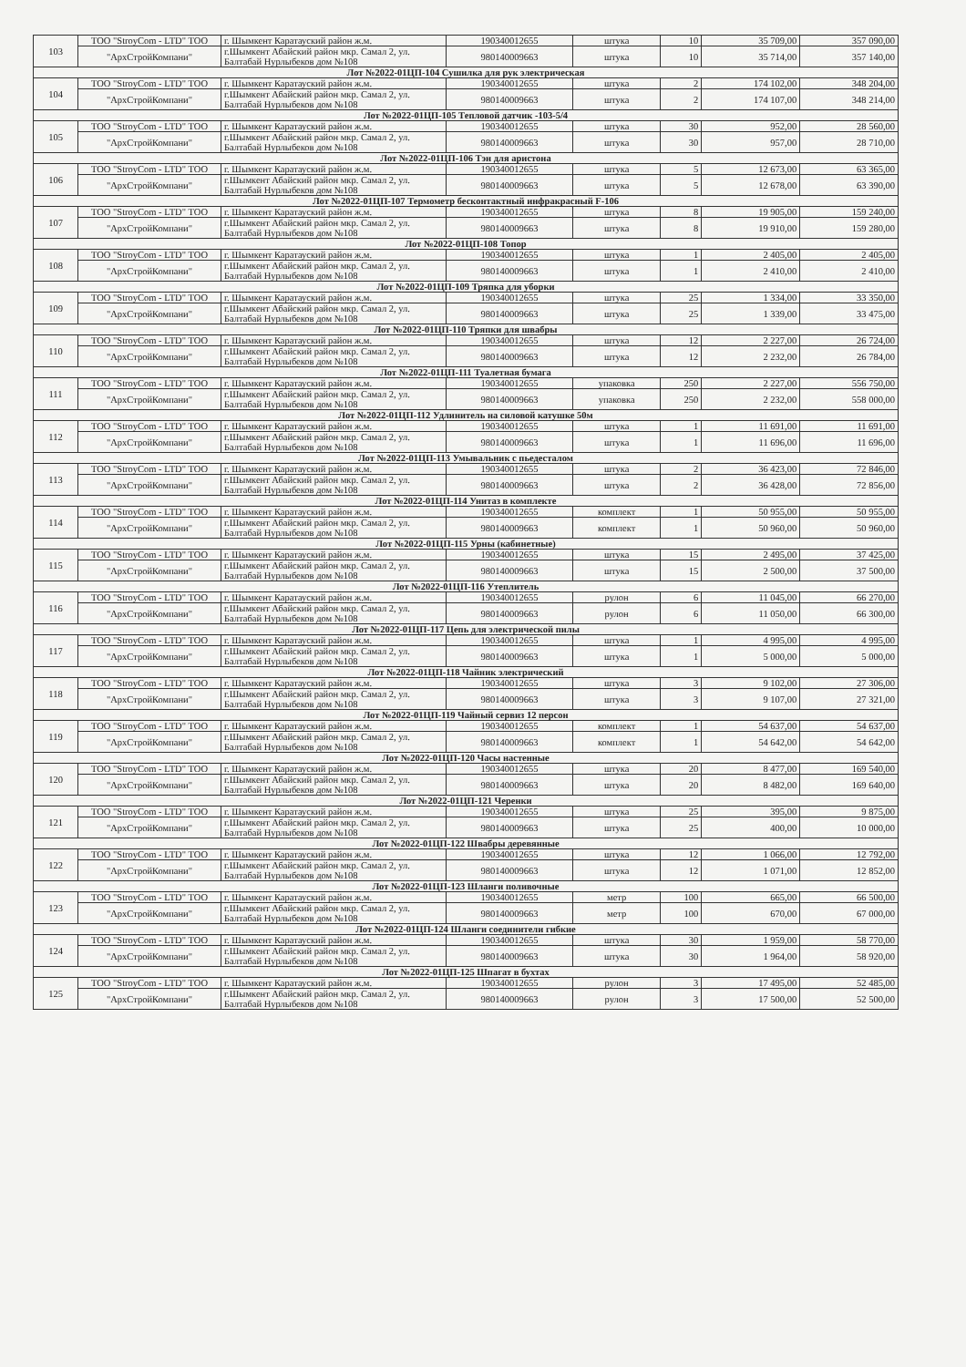| 103 | ТОО "StroyCom - LTD" ТОО | г. Шымкент Каратауский район ж.м. | 190340012655 | штука | 10 | 35 709,00 | 357 090,00 |
| | "АрхСтройКомпани" | г.Шымкент Абайский район мкр. Самал 2, ул. Балтабай Нурлыбеков дом №108 | 980140009663 | штука | 10 | 35 714,00 | 357 140,00 |
| Лот №2022-01ЦП-104 Сушилка для рук электрическая | | | | | | | |
| 104 | ТОО "StroyCom - LTD" ТОО | г. Шымкент Каратауский район ж.м. | 190340012655 | штука | 2 | 174 102,00 | 348 204,00 |
| | "АрхСтройКомпани" | г.Шымкент Абайский район мкр. Самал 2, ул. Балтабай Нурлыбеков дом №108 | 980140009663 | штука | 2 | 174 107,00 | 348 214,00 |
| Лот №2022-01ЦП-105 Тепловой датчик -103-5/4 | | | | | | | |
| 105 | ТОО "StroyCom - LTD" ТОО | г. Шымкент Каратауский район ж.м. | 190340012655 | штука | 30 | 952,00 | 28 560,00 |
| | "АрхСтройКомпани" | г.Шымкент Абайский район мкр. Самал 2, ул. Балтабай Нурлыбеков дом №108 | 980140009663 | штука | 30 | 957,00 | 28 710,00 |
| Лот №2022-01ЦП-106 Тэн для аристона | | | | | | | |
| 106 | ТОО "StroyCom - LTD" ТОО | г. Шымкент Каратауский район ж.м. | 190340012655 | штука | 5 | 12 673,00 | 63 365,00 |
| | "АрхСтройКомпани" | г.Шымкент Абайский район мкр. Самал 2, ул. Балтабай Нурлыбеков дом №108 | 980140009663 | штука | 5 | 12 678,00 | 63 390,00 |
| Лот №2022-01ЦП-107 Термометр бесконтактный инфракрасный F-106 | | | | | | | |
| 107 | ТОО "StroyCom - LTD" ТОО | г. Шымкент Каратауский район ж.м. | 190340012655 | штука | 8 | 19 905,00 | 159 240,00 |
| | "АрхСтройКомпани" | г.Шымкент Абайский район мкр. Самал 2, ул. Балтабай Нурлыбеков дом №108 | 980140009663 | штука | 8 | 19 910,00 | 159 280,00 |
| Лот №2022-01ЦП-108 Топор | | | | | | | |
| 108 | ТОО "StroyCom - LTD" ТОО | г. Шымкент Каратауский район ж.м. | 190340012655 | штука | 1 | 2 405,00 | 2 405,00 |
| | "АрхСтройКомпани" | г.Шымкент Абайский район мкр. Самал 2, ул. Балтабай Нурлыбеков дом №108 | 980140009663 | штука | 1 | 2 410,00 | 2 410,00 |
| Лот №2022-01ЦП-109 Тряпка для уборки | | | | | | | |
| 109 | ТОО "StroyCom - LTD" ТОО | г. Шымкент Каратауский район ж.м. | 190340012655 | штука | 25 | 1 334,00 | 33 350,00 |
| | "АрхСтройКомпани" | г.Шымкент Абайский район мкр. Самал 2, ул. Балтабай Нурлыбеков дом №108 | 980140009663 | штука | 25 | 1 339,00 | 33 475,00 |
| Лот №2022-01ЦП-110 Тряпки для швабры | | | | | | | |
| 110 | ТОО "StroyCom - LTD" ТОО | г. Шымкент Каратауский район ж.м. | 190340012655 | штука | 12 | 2 227,00 | 26 724,00 |
| | "АрхСтройКомпани" | г.Шымкент Абайский район мкр. Самал 2, ул. Балтабай Нурлыбеков дом №108 | 980140009663 | штука | 12 | 2 232,00 | 26 784,00 |
| Лот №2022-01ЦП-111 Туалетная бумага | | | | | | | |
| 111 | ТОО "StroyCom - LTD" ТОО | г. Шымкент Каратауский район ж.м. | 190340012655 | упаковка | 250 | 2 227,00 | 556 750,00 |
| | "АрхСтройКомпани" | г.Шымкент Абайский район мкр. Самал 2, ул. Балтабай Нурлыбеков дом №108 | 980140009663 | упаковка | 250 | 2 232,00 | 558 000,00 |
| Лот №2022-01ЦП-112 Удлинитель на силовой катушке 50м | | | | | | | |
| 112 | ТОО "StroyCom - LTD" ТОО | г. Шымкент Каратауский район ж.м. | 190340012655 | штука | 1 | 11 691,00 | 11 691,00 |
| | "АрхСтройКомпани" | г.Шымкент Абайский район мкр. Самал 2, ул. Балтабай Нурлыбеков дом №108 | 980140009663 | штука | 1 | 11 696,00 | 11 696,00 |
| Лот №2022-01ЦП-113 Умывальник с пьедесталом | | | | | | | |
| 113 | ТОО "StroyCom - LTD" ТОО | г. Шымкент Каратауский район ж.м. | 190340012655 | штука | 2 | 36 423,00 | 72 846,00 |
| | "АрхСтройКомпани" | г.Шымкент Абайский район мкр. Самал 2, ул. Балтабай Нурлыбеков дом №108 | 980140009663 | штука | 2 | 36 428,00 | 72 856,00 |
| Лот №2022-01ЦП-114 Унитаз в комплекте | | | | | | | |
| 114 | ТОО "StroyCom - LTD" ТОО | г. Шымкент Каратауский район ж.м. | 190340012655 | комплект | 1 | 50 955,00 | 50 955,00 |
| | "АрхСтройКомпани" | г.Шымкент Абайский район мкр. Самал 2, ул. Балтабай Нурлыбеков дом №108 | 980140009663 | комплект | 1 | 50 960,00 | 50 960,00 |
| Лот №2022-01ЦП-115 Урны (кабинетные) | | | | | | | |
| 115 | ТОО "StroyCom - LTD" ТОО | г. Шымкент Каратауский район ж.м. | 190340012655 | штука | 15 | 2 495,00 | 37 425,00 |
| | "АрхСтройКомпани" | г.Шымкент Абайский район мкр. Самал 2, ул. Балтабай Нурлыбеков дом №108 | 980140009663 | штука | 15 | 2 500,00 | 37 500,00 |
| Лот №2022-01ЦП-116 Утеплитель | | | | | | | |
| 116 | ТОО "StroyCom - LTD" ТОО | г. Шымкент Каратауский район ж.м. | 190340012655 | рулон | 6 | 11 045,00 | 66 270,00 |
| | "АрхСтройКомпани" | г.Шымкент Абайский район мкр. Самал 2, ул. Балтабай Нурлыбеков дом №108 | 980140009663 | рулон | 6 | 11 050,00 | 66 300,00 |
| Лот №2022-01ЦП-117 Цепь для электрической пилы | | | | | | | |
| 117 | ТОО "StroyCom - LTD" ТОО | г. Шымкент Каратауский район ж.м. | 190340012655 | штука | 1 | 4 995,00 | 4 995,00 |
| | "АрхСтройКомпани" | г.Шымкент Абайский район мкр. Самал 2, ул. Балтабай Нурлыбеков дом №108 | 980140009663 | штука | 1 | 5 000,00 | 5 000,00 |
| Лот №2022-01ЦП-118 Чайник электрический | | | | | | | |
| 118 | ТОО "StroyCom - LTD" ТОО | г. Шымкент Каратауский район ж.м. | 190340012655 | штука | 3 | 9 102,00 | 27 306,00 |
| | "АрхСтройКомпани" | г.Шымкент Абайский район мкр. Самал 2, ул. Балтабай Нурлыбеков дом №108 | 980140009663 | штука | 3 | 9 107,00 | 27 321,00 |
| Лот №2022-01ЦП-119 Чайный сервиз 12 персон | | | | | | | |
| 119 | ТОО "StroyCom - LTD" ТОО | г. Шымкент Каратауский район ж.м. | 190340012655 | комплект | 1 | 54 637,00 | 54 637,00 |
| | "АрхСтройКомпани" | г.Шымкент Абайский район мкр. Самал 2, ул. Балтабай Нурлыбеков дом №108 | 980140009663 | комплект | 1 | 54 642,00 | 54 642,00 |
| Лот №2022-01ЦП-120 Часы настенные | | | | | | | |
| 120 | ТОО "StroyCom - LTD" ТОО | г. Шымкент Каратауский район ж.м. | 190340012655 | штука | 20 | 8 477,00 | 169 540,00 |
| | "АрхСтройКомпани" | г.Шымкент Абайский район мкр. Самал 2, ул. Балтабай Нурлыбеков дом №108 | 980140009663 | штука | 20 | 8 482,00 | 169 640,00 |
| Лот №2022-01ЦП-121 Черенки | | | | | | | |
| 121 | ТОО "StroyCom - LTD" ТОО | г. Шымкент Каратауский район ж.м. | 190340012655 | штука | 25 | 395,00 | 9 875,00 |
| | "АрхСтройКомпани" | г.Шымкент Абайский район мкр. Самал 2, ул. Балтабай Нурлыбеков дом №108 | 980140009663 | штука | 25 | 400,00 | 10 000,00 |
| Лот №2022-01ЦП-122 Швабры деревянные | | | | | | | |
| 122 | ТОО "StroyCom - LTD" ТОО | г. Шымкент Каратауский район ж.м. | 190340012655 | штука | 12 | 1 066,00 | 12 792,00 |
| | "АрхСтройКомпани" | г.Шымкент Абайский район мкр. Самал 2, ул. Балтабай Нурлыбеков дом №108 | 980140009663 | штука | 12 | 1 071,00 | 12 852,00 |
| Лот №2022-01ЦП-123 Шланги поливочные | | | | | | | |
| 123 | ТОО "StroyCom - LTD" ТОО | г. Шымкент Каратауский район ж.м. | 190340012655 | метр | 100 | 665,00 | 66 500,00 |
| | "АрхСтройКомпани" | г.Шымкент Абайский район мкр. Самал 2, ул. Балтабай Нурлыбеков дом №108 | 980140009663 | метр | 100 | 670,00 | 67 000,00 |
| Лот №2022-01ЦП-124 Шланги соединители гибкие | | | | | | | |
| 124 | ТОО "StroyCom - LTD" ТОО | г. Шымкент Каратауский район ж.м. | 190340012655 | штука | 30 | 1 959,00 | 58 770,00 |
| | "АрхСтройКомпани" | г.Шымкент Абайский район мкр. Самал 2, ул. Балтабай Нурлыбеков дом №108 | 980140009663 | штука | 30 | 1 964,00 | 58 920,00 |
| Лот №2022-01ЦП-125 Шпагат в бухтах | | | | | | | |
| 125 | ТОО "StroyCom - LTD" ТОО | г. Шымкент Каратауский район ж.м. | 190340012655 | рулон | 3 | 17 495,00 | 52 485,00 |
| | "АрхСтройКомпани" | г.Шымкент Абайский район мкр. Самал 2, ул. Балтабай Нурлыбеков дом №108 | 980140009663 | рулон | 3 | 17 500,00 | 52 500,00 |